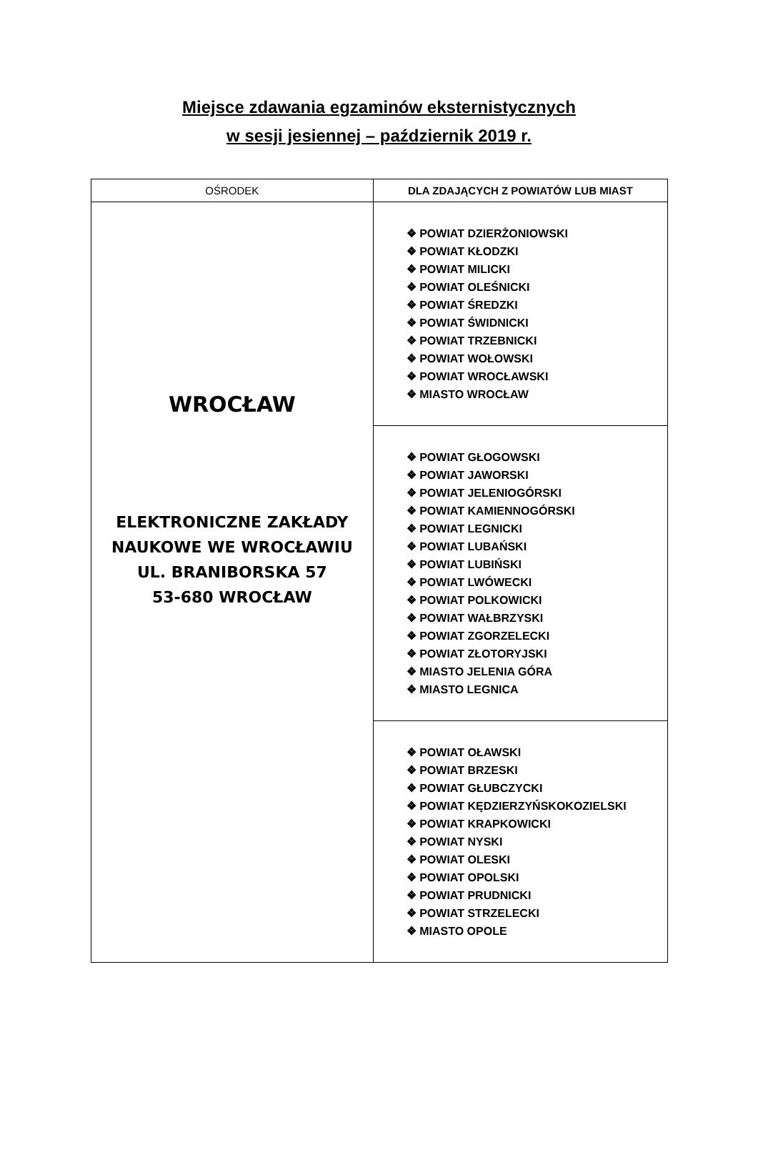Miejsce zdawania egzaminów eksternistycznych
w sesji jesiennej – październik 2019 r.
| OŚRODEK | DLA ZDAJĄCYCH Z POWIATÓW LUB MIAST |
| --- | --- |
| WROCŁAW ELEKTRONICZNE ZAKŁADY NAUKOWE WE WROCŁAWIU UL. BRANIBORSKA 57 53-680 WROCŁAW | ❖ POWIAT DZIERŻONIOWSKI ❖ POWIAT KŁODZKI ❖ POWIAT MILICKI ❖ POWIAT OLEŚNICKI ❖ POWIAT ŚREDZKI ❖ POWIAT ŚWIDNICKI ❖ POWIAT TRZEBNICKI ❖ POWIAT WOŁOWSKI ❖ POWIAT WROCŁAWSKI ❖ MIASTO WROCŁAW |
| | ❖ POWIAT GŁOGOWSKI ❖ POWIAT JAWORSKI ❖ POWIAT JELENIOGÓRSKI ❖ POWIAT KAMIENNOGÓRSKI ❖ POWIAT LEGNICKI ❖ POWIAT LUBAŃSKI ❖ POWIAT LUBIŃSKI ❖ POWIAT LWÓWECKI ❖ POWIAT POLKOWICKI ❖ POWIAT WAŁBRZYSKI ❖ POWIAT ZGORZELECKI ❖ POWIAT ZŁOTORYJSKI ❖ MIASTO JELENIA GÓRA ❖ MIASTO LEGNICA |
| | ❖ POWIAT OŁAWSKI ❖ POWIAT BRZESKI ❖ POWIAT GŁUBCZYCKI ❖ POWIAT KĘDZIERZYŃSKOKOZIELSKI ❖ POWIAT KRAPKOWICKI ❖ POWIAT NYSKI ❖ POWIAT OLESKI ❖ POWIAT OPOLSKI ❖ POWIAT PRUDNICKI ❖ POWIAT STRZELECKI ❖ MIASTO OPOLE |